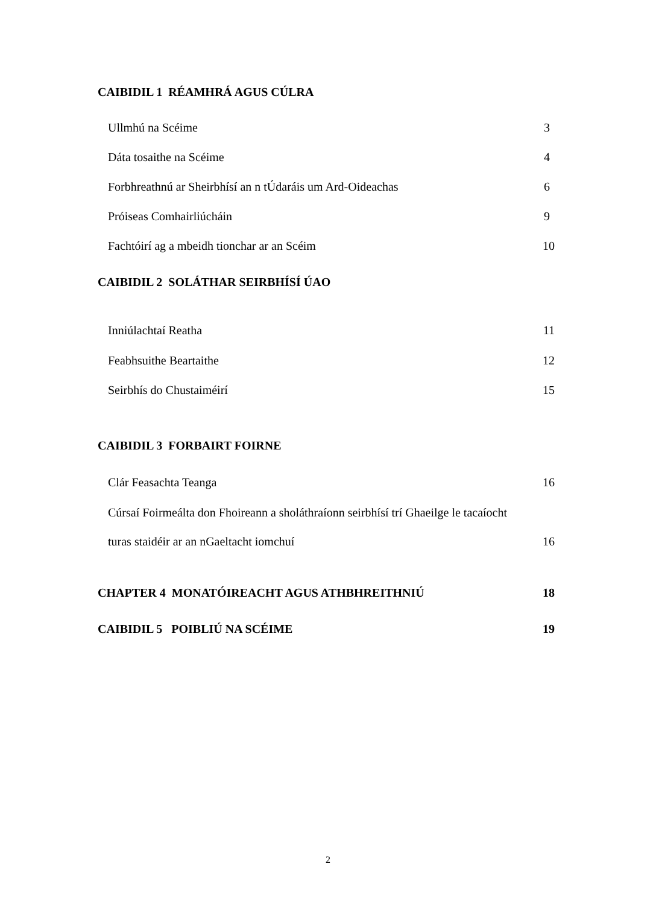CAIBIDIL 1 RÉAMHRÁ AGUS CÚLRA
Ullmhú na Scéime 3
Dáta tosaithe na Scéime 4
Forbhreathnú ar Sheirbhísí an n tÚdaráis um Ard-Oideachas 6
Próiseas Comhairliúcháin 9
Fachtóirí ag a mbeidh tionchar ar an Scéim 10
CAIBIDIL 2 SOLÁTHAR SEIRBHÍSÍ ÚAO
Inniúlachtaí Reatha 11
Feabhsuithe Beartaithe 12
Seirbhís do Chustaiméirí 15
CAIBIDIL 3 FORBAIRT FOIRNE
Clár Feasachta Teanga 16
Cúrsaí Foirmeálta don Fhoireann a sholáthraíonn seirbhísí trí Ghaeilge le tacaíocht
turas staidéir ar an nGaeltacht iomchuí 16
CHAPTER 4 MONATÓIREACHT AGUS ATHBHREITHNIÚ 18
CAIBIDIL 5 POIBLIÚ NA SCÉIME 19
2